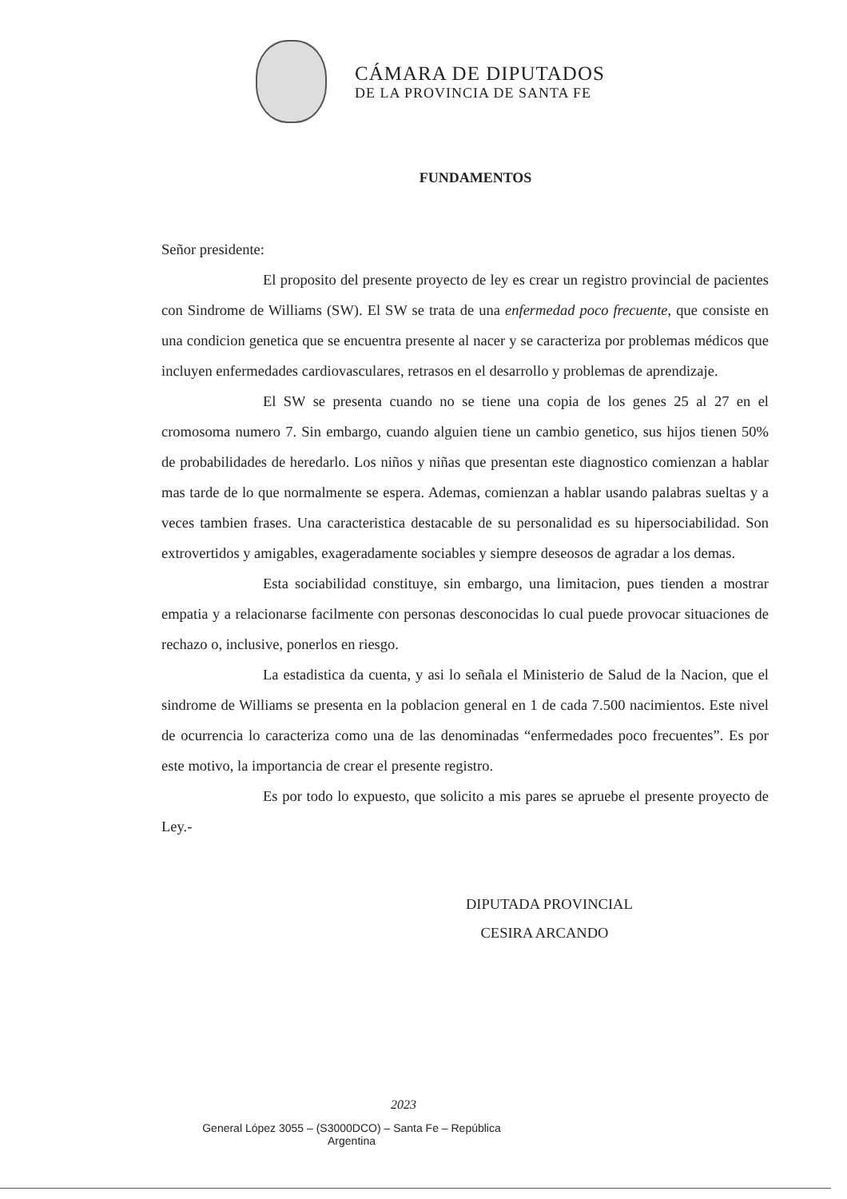CÁMARA DE DIPUTADOS
DE LA PROVINCIA DE SANTA FE
FUNDAMENTOS
Señor presidente:
El proposito del presente proyecto de ley es crear un registro provincial de pacientes con Sindrome de Williams (SW). El SW se trata de una enfermedad poco frecuente, que consiste en una condicion genetica que se encuentra presente al nacer y se caracteriza por problemas médicos que incluyen enfermedades cardiovasculares, retrasos en el desarrollo y problemas de aprendizaje.
El SW se presenta cuando no se tiene una copia de los genes 25 al 27 en el cromosoma numero 7. Sin embargo, cuando alguien tiene un cambio genetico, sus hijos tienen 50% de probabilidades de heredarlo. Los niños y niñas que presentan este diagnostico comienzan a hablar mas tarde de lo que normalmente se espera. Ademas, comienzan a hablar usando palabras sueltas y a veces tambien frases. Una caracteristica destacable de su personalidad es su hipersociabilidad. Son extrovertidos y amigables, exageradamente sociables y siempre deseosos de agradar a los demas.
Esta sociabilidad constituye, sin embargo, una limitacion, pues tienden a mostrar empatia y a relacionarse facilmente con personas desconocidas lo cual puede provocar situaciones de rechazo o, inclusive, ponerlos en riesgo.
La estadistica da cuenta, y asi lo señala el Ministerio de Salud de la Nacion, que el sindrome de Williams se presenta en la poblacion general en 1 de cada 7.500 nacimientos. Este nivel de ocurrencia lo caracteriza como una de las denominadas “enfermedades poco frecuentes”. Es por este motivo, la importancia de crear el presente registro.
Es por todo lo expuesto, que solicito a mis pares se apruebe el presente proyecto de Ley.-
DIPUTADA PROVINCIAL
CESIRA ARCANDO
2023
General López 3055 – (S3000DCO) – Santa Fe – República
Argentina